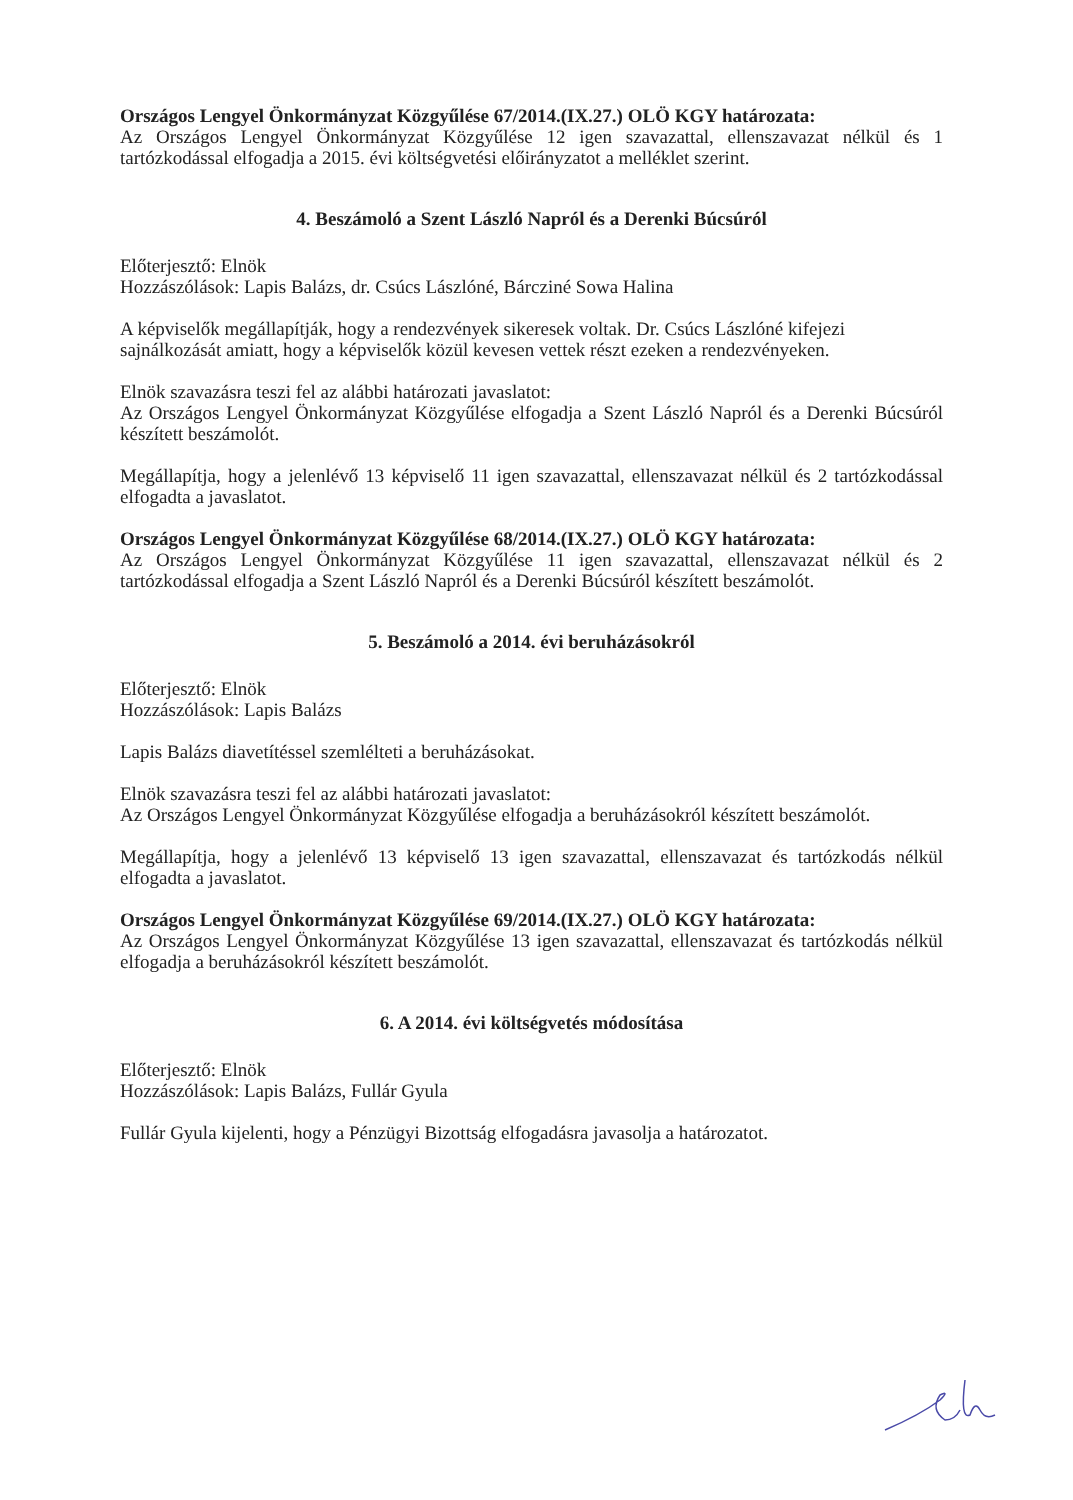Országos Lengyel Önkormányzat Közgyűlése 67/2014.(IX.27.) OLÖ KGY határozata:
Az Országos Lengyel Önkormányzat Közgyűlése 12 igen szavazattal, ellenszavazat nélkül és 1 tartózkodással elfogadja a 2015. évi költségvetési előirányzatot a melléklet szerint.
4. Beszámoló a Szent László Napról és a Derenki Búcsúról
Előterjesztő: Elnök
Hozzászólások: Lapis Balázs, dr. Csúcs Lászlóné, Bárcziné Sowa Halina
A képviselők megállapítják, hogy a rendezvények sikeresek voltak. Dr. Csúcs Lászlóné kifejezi sajnálkozását amiatt, hogy a képviselők közül kevesen vettek részt ezeken a rendezvényeken.
Elnök szavazásra teszi fel az alábbi határozati javaslatot:
Az Országos Lengyel Önkormányzat Közgyűlése elfogadja a Szent László Napról és a Derenki Búcsúról készített beszámolót.
Megállapítja, hogy a jelenlévő 13 képviselő 11 igen szavazattal, ellenszavazat nélkül és 2 tartózkodással elfogadta a javaslatot.
Országos Lengyel Önkormányzat Közgyűlése 68/2014.(IX.27.) OLÖ KGY határozata:
Az Országos Lengyel Önkormányzat Közgyűlése 11 igen szavazattal, ellenszavazat nélkül és 2 tartózkodással elfogadja a Szent László Napról és a Derenki Búcsúról készített beszámolót.
5. Beszámoló a 2014. évi beruházásokról
Előterjesztő: Elnök
Hozzászólások: Lapis Balázs
Lapis Balázs diavetítéssel szemlélteti a beruházásokat.
Elnök szavazásra teszi fel az alábbi határozati javaslatot:
Az Országos Lengyel Önkormányzat Közgyűlése elfogadja a beruházásokról készített beszámolót.
Megállapítja, hogy a jelenlévő 13 képviselő 13 igen szavazattal, ellenszavazat és tartózkodás nélkül elfogadta a javaslatot.
Országos Lengyel Önkormányzat Közgyűlése 69/2014.(IX.27.) OLÖ KGY határozata:
Az Országos Lengyel Önkormányzat Közgyűlése 13 igen szavazattal, ellenszavazat és tartózkodás nélkül elfogadja a beruházásokról készített beszámolót.
6. A 2014. évi költségvetés módosítása
Előterjesztő: Elnök
Hozzászólások: Lapis Balázs, Fullár Gyula
Fullár Gyula kijelenti, hogy a Pénzügyi Bizottság elfogadásra javasolja a határozatot.